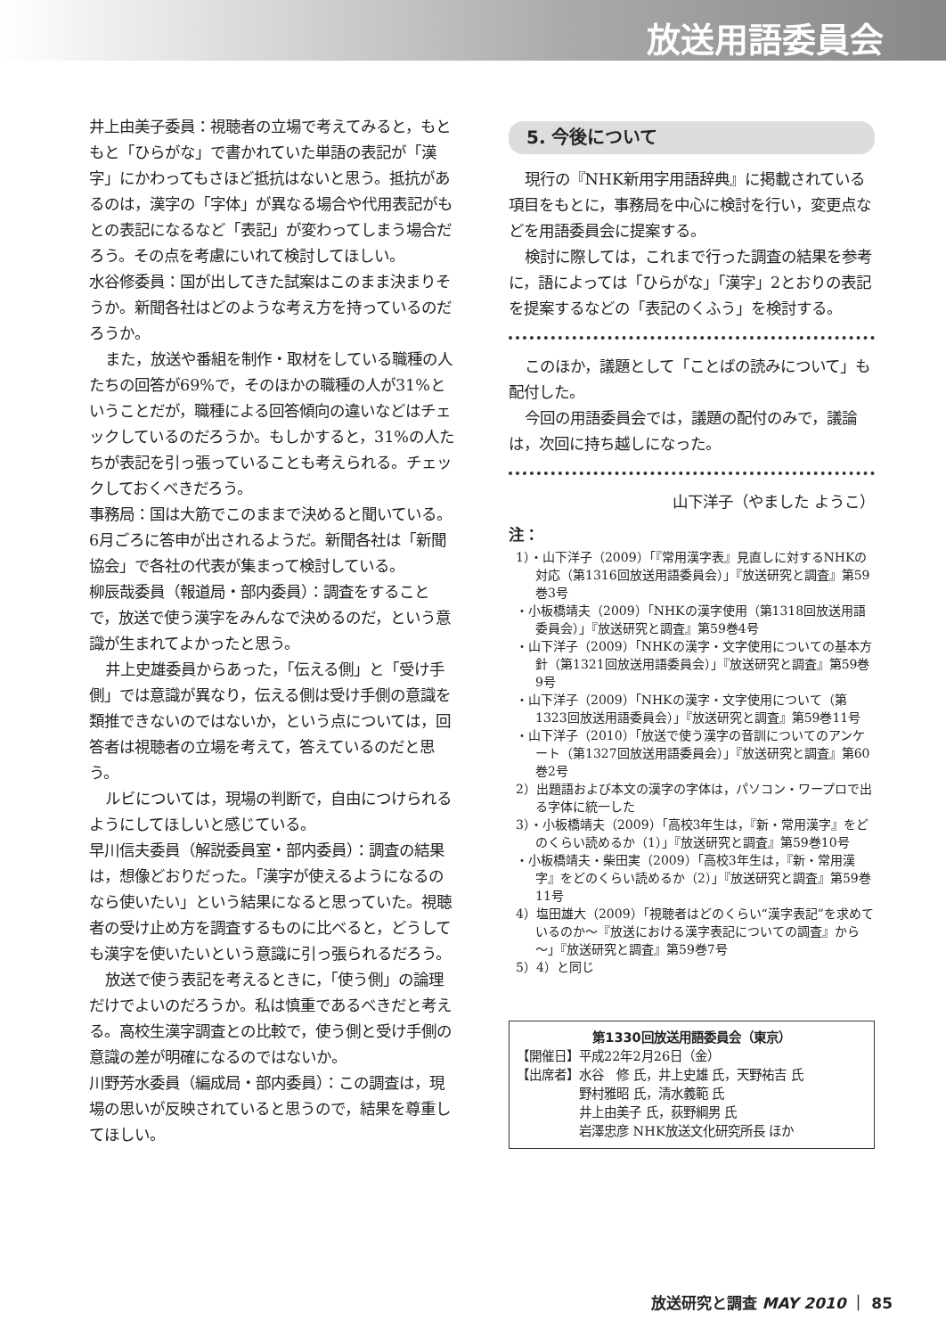放送用語委員会
井上由美子委員：視聴者の立場で考えてみると，もともと「ひらがな」で書かれていた単語の表記が「漢字」にかわってもさほど抵抗はないと思う。抵抗があるのは，漢字の「字体」が異なる場合や代用表記がもとの表記になるなど「表記」が変わってしまう場合だろう。その点を考慮にいれて検討してほしい。
水谷修委員：国が出してきた試案はこのまま決まりそうか。新聞各社はどのような考え方を持っているのだろうか。
また，放送や番組を制作・取材をしている職種の人たちの回答が69%で，そのほかの職種の人が31%ということだが，職種による回答傾向の違いなどはチェックしているのだろうか。もしかすると，31%の人たちが表記を引っ張っていることも考えられる。チェックしておくべきだろう。
事務局：国は大筋でこのままで決めると聞いている。6月ごろに答申が出されるようだ。新聞各社は「新聞協会」で各社の代表が集まって検討している。
柳辰哉委員（報道局・部内委員）：調査をすることで，放送で使う漢字をみんなで決めるのだ，という意識が生まれてよかったと思う。
井上史雄委員からあった，「伝える側」と「受け手側」では意識が異なり，伝える側は受け手側の意識を類推できないのではないか，という点については，回答者は視聴者の立場を考えて，答えているのだと思う。
ルビについては，現場の判断で，自由につけられるようにしてほしいと感じている。
早川信夫委員（解説委員室・部内委員）：調査の結果は，想像どおりだった。「漢字が使えるようになるのなら使いたい」という結果になると思っていた。視聴者の受け止め方を調査するものに比べると，どうしても漢字を使いたいという意識に引っ張られるだろう。
放送で使う表記を考えるときに，「使う側」の論理だけでよいのだろうか。私は慎重であるべきだと考える。高校生漢字調査との比較で，使う側と受け手側の意識の差が明確になるのではないか。
川野芳水委員（編成局・部内委員）：この調査は，現場の思いが反映されていると思うので，結果を尊重してほしい。
5. 今後について
現行の『NHK新用字用語辞典』に掲載されている項目をもとに，事務局を中心に検討を行い，変更点などを用語委員会に提案する。
検討に際しては，これまで行った調査の結果を参考に，語によっては「ひらがな」「漢字」2とおりの表記を提案するなどの「表記のくふう」を検討する。
このほか，議題として「ことばの読みについて」も配付した。
今回の用語委員会では，議題の配付のみで，議論は，次回に持ち越しになった。
山下洋子（やました ようこ）
注：
1）・山下洋子（2009）「『常用漢字表』見直しに対するNHKの対応（第1316回放送用語委員会）」『放送研究と調査』第59巻3号
・小板橋靖夫（2009）「NHKの漢字使用（第1318回放送用語委員会）」『放送研究と調査』第59巻4号
・山下洋子（2009）「NHKの漢字・文字使用についての基本方針（第1321回放送用語委員会）」『放送研究と調査』第59巻9号
・山下洋子（2009）「NHKの漢字・文字使用について（第1323回放送用語委員会）」『放送研究と調査』第59巻11号
・山下洋子（2010）「放送で使う漢字の音訓についてのアンケート（第1327回放送用語委員会）」『放送研究と調査』第60巻2号
2）出題語および本文の漢字の字体は，パソコン・ワープロで出る字体に統一した
3）・小板橋靖夫（2009）「高校3年生は，『新・常用漢字』をどのくらい読めるか（1）」『放送研究と調査』第59巻10号
・小板橋靖夫・柴田実（2009）「高校3年生は，『新・常用漢字』をどのくらい読めるか（2）」『放送研究と調査』第59巻11号
4）塩田雄大（2009）「視聴者はどのくらい“漢字表記”を求めているのか～『放送における漢字表記についての調査』から～」『放送研究と調査』第59巻7号
5）4）と同じ
第1330回放送用語委員会（東京）
【開催日】平成22年2月26日（金）
【出席者】水谷　修 氏，井上史雄 氏，天野祐吉 氏
　　　　　野村雅昭 氏，清水義範 氏
　　　　　井上由美子 氏，荻野綱男 氏
　　　　　岩澤忠彦 NHK放送文化研究所長 ほか
放送研究と調査 MAY 2010 ｜ 85